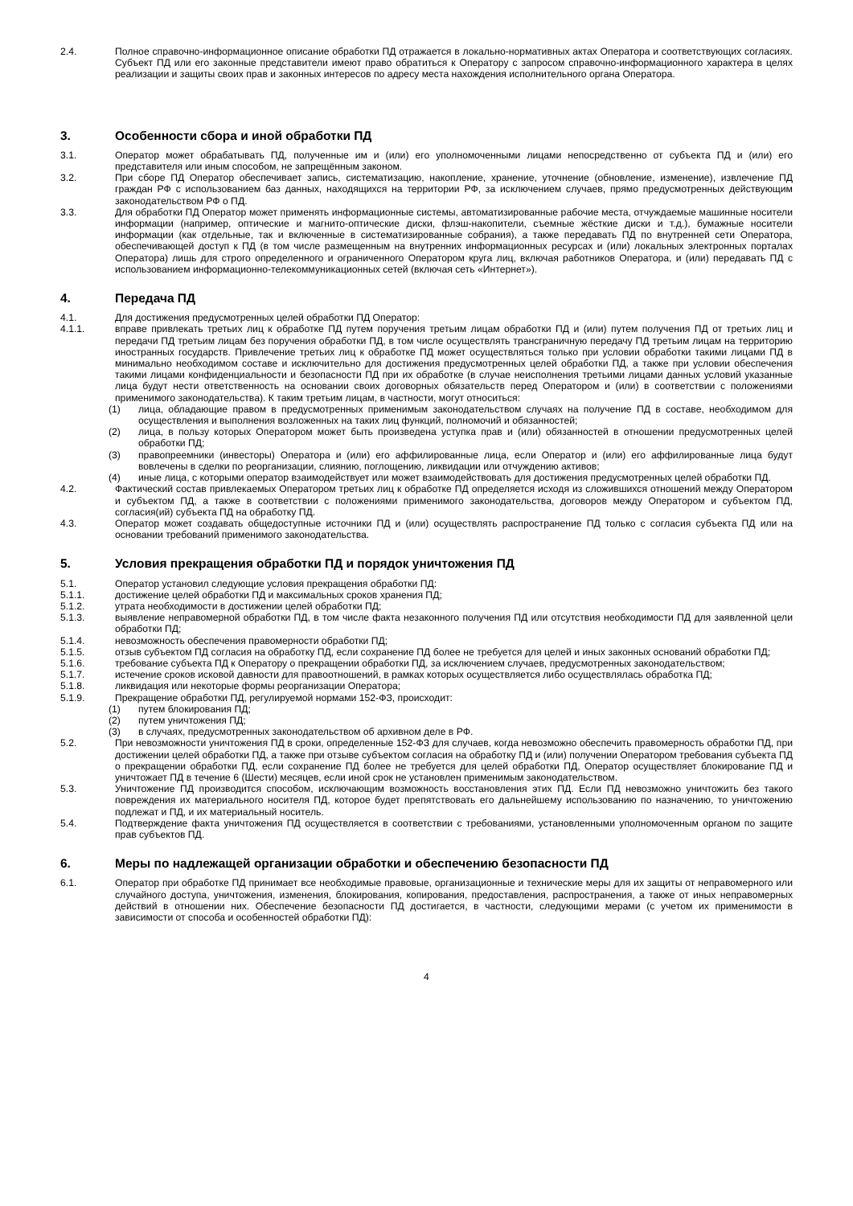2.4. Полное справочно-информационное описание обработки ПД отражается в локально-нормативных актах Оператора и соответствующих согласиях. Субъект ПД или его законные представители имеют право обратиться к Оператору с запросом справочно-информационного характера в целях реализации и защиты своих прав и законных интересов по адресу места нахождения исполнительного органа Оператора.
3. Особенности сбора и иной обработки ПД
3.1. Оператор может обрабатывать ПД, полученные им и (или) его уполномоченными лицами непосредственно от субъекта ПД и (или) его представителя или иным способом, не запрещённым законом.
3.2. При сборе ПД Оператор обеспечивает запись, систематизацию, накопление, хранение, уточнение (обновление, изменение), извлечение ПД граждан РФ с использованием баз данных, находящихся на территории РФ, за исключением случаев, прямо предусмотренных действующим законодательством РФ о ПД.
3.3. Для обработки ПД Оператор может применять информационные системы, автоматизированные рабочие места, отчуждаемые машинные носители информации (например, оптические и магнито-оптические диски, флэш-накопители, съемные жёсткие диски и т.д.), бумажные носители информации (как отдельные, так и включенные в систематизированные собрания), а также передавать ПД по внутренней сети Оператора, обеспечивающей доступ к ПД (в том числе размещенным на внутренних информационных ресурсах и (или) локальных электронных порталах Оператора) лишь для строго определенного и ограниченного Оператором круга лиц, включая работников Оператора, и (или) передавать ПД с использованием информационно-телекоммуникационных сетей (включая сеть «Интернет»).
4. Передача ПД
4.1. Для достижения предусмотренных целей обработки ПД Оператор:
4.1.1. вправе привлекать третьих лиц к обработке ПД путем поручения третьим лицам обработки ПД и (или) путем получения ПД от третьих лиц и передачи ПД третьим лицам без поручения обработки ПД, в том числе осуществлять трансграничную передачу ПД третьим лицам на территорию иностранных государств. Привлечение третьих лиц к обработке ПД может осуществляться только при условии обработки такими лицами ПД в минимально необходимом составе и исключительно для достижения предусмотренных целей обработки ПД, а также при условии обеспечения такими лицами конфиденциальности и безопасности ПД при их обработке (в случае неисполнения третьими лицами данных условий указанные лица будут нести ответственность на основании своих договорных обязательств перед Оператором и (или) в соответствии с положениями применимого законодательства). К таким третьим лицам, в частности, могут относиться:
(1) лица, обладающие правом в предусмотренных применимым законодательством случаях на получение ПД в составе, необходимом для осуществления и выполнения возложенных на таких лиц функций, полномочий и обязанностей;
(2) лица, в пользу которых Оператором может быть произведена уступка прав и (или) обязанностей в отношении предусмотренных целей обработки ПД;
(3) правопреемники (инвесторы) Оператора и (или) его аффилированные лица, если Оператор и (или) его аффилированные лица будут вовлечены в сделки по реорганизации, слиянию, поглощению, ликвидации или отчуждению активов;
(4) иные лица, с которыми оператор взаимодействует или может взаимодействовать для достижения предусмотренных целей обработки ПД.
4.2. Фактический состав привлекаемых Оператором третьих лиц к обработке ПД определяется исходя из сложившихся отношений между Оператором и субъектом ПД, а также в соответствии с положениями применимого законодательства, договоров между Оператором и субъектом ПД, согласия(ий) субъекта ПД на обработку ПД.
4.3. Оператор может создавать общедоступные источники ПД и (или) осуществлять распространение ПД только с согласия субъекта ПД или на основании требований применимого законодательства.
5. Условия прекращения обработки ПД и порядок уничтожения ПД
5.1. Оператор установил следующие условия прекращения обработки ПД:
5.1.1. достижение целей обработки ПД и максимальных сроков хранения ПД;
5.1.2. утрата необходимости в достижении целей обработки ПД;
5.1.3. выявление неправомерной обработки ПД, в том числе факта незаконного получения ПД или отсутствия необходимости ПД для заявленной цели обработки ПД;
5.1.4. невозможность обеспечения правомерности обработки ПД;
5.1.5. отзыв субъектом ПД согласия на обработку ПД, если сохранение ПД более не требуется для целей и иных законных оснований обработки ПД;
5.1.6. требование субъекта ПД к Оператору о прекращении обработки ПД, за исключением случаев, предусмотренных законодательством;
5.1.7. истечение сроков исковой давности для правоотношений, в рамках которых осуществляется либо осуществлялась обработка ПД;
5.1.8. ликвидация или некоторые формы реорганизации Оператора;
5.1.9. Прекращение обработки ПД, регулируемой нормами 152-ФЗ, происходит:
(1) путем блокирования ПД;
(2) путем уничтожения ПД;
(3) в случаях, предусмотренных законодательством об архивном деле в РФ.
5.2. При невозможности уничтожения ПД в сроки, определенные 152-ФЗ для случаев, когда невозможно обеспечить правомерность обработки ПД, при достижении целей обработки ПД, а также при отзыве субъектом согласия на обработку ПД и (или) получении Оператором требования субъекта ПД о прекращении обработки ПД, если сохранение ПД более не требуется для целей обработки ПД, Оператор осуществляет блокирование ПД и уничтожает ПД в течение 6 (Шести) месяцев, если иной срок не установлен применимым законодательством.
5.3. Уничтожение ПД производится способом, исключающим возможность восстановления этих ПД. Если ПД невозможно уничтожить без такого повреждения их материального носителя ПД, которое будет препятствовать его дальнейшему использованию по назначению, то уничтожению подлежат и ПД, и их материальный носитель.
5.4. Подтверждение факта уничтожения ПД осуществляется в соответствии с требованиями, установленными уполномоченным органом по защите прав субъектов ПД.
6. Меры по надлежащей организации обработки и обеспечению безопасности ПД
6.1. Оператор при обработке ПД принимает все необходимые правовые, организационные и технические меры для их защиты от неправомерного или случайного доступа, уничтожения, изменения, блокирования, копирования, предоставления, распространения, а также от иных неправомерных действий в отношении них. Обеспечение безопасности ПД достигается, в частности, следующими мерами (с учетом их применимости в зависимости от способа и особенностей обработки ПД):
4